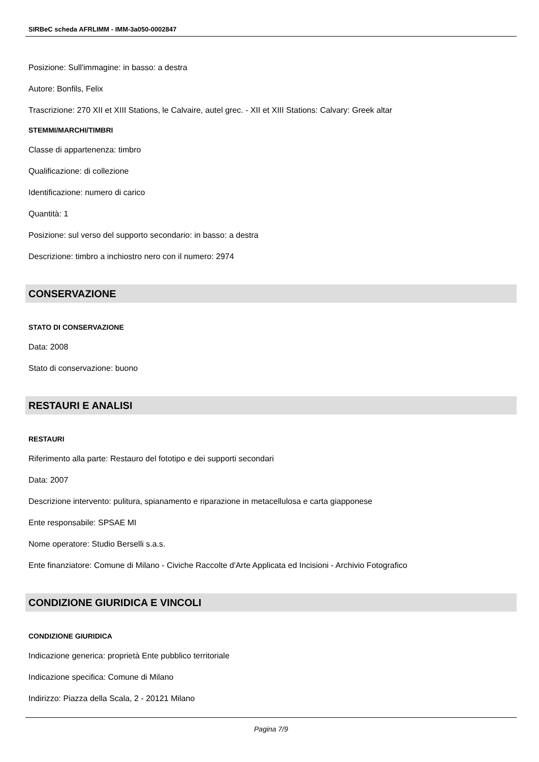SIRBeC scheda AFRLIMM - IMM-3a050-0002847
Posizione: Sull'immagine: in basso: a destra
Autore: Bonfils, Felix
Trascrizione: 270 XII et XIII Stations, le Calvaire, autel grec. - XII et XIII Stations: Calvary: Greek altar
STEMMI/MARCHI/TIMBRI
Classe di appartenenza: timbro
Qualificazione: di collezione
Identificazione: numero di carico
Quantità: 1
Posizione: sul verso del supporto secondario: in basso: a destra
Descrizione: timbro a inchiostro nero con il numero: 2974
CONSERVAZIONE
STATO DI CONSERVAZIONE
Data: 2008
Stato di conservazione: buono
RESTAURI E ANALISI
RESTAURI
Riferimento alla parte: Restauro del fototipo e dei supporti secondari
Data: 2007
Descrizione intervento: pulitura, spianamento e riparazione in metacellulosa e carta giapponese
Ente responsabile: SPSAE MI
Nome operatore: Studio Berselli s.a.s.
Ente finanziatore: Comune di Milano - Civiche Raccolte d'Arte Applicata ed Incisioni - Archivio Fotografico
CONDIZIONE GIURIDICA E VINCOLI
CONDIZIONE GIURIDICA
Indicazione generica: proprietà Ente pubblico territoriale
Indicazione specifica: Comune di Milano
Indirizzo: Piazza della Scala, 2 - 20121 Milano
Pagina 7/9